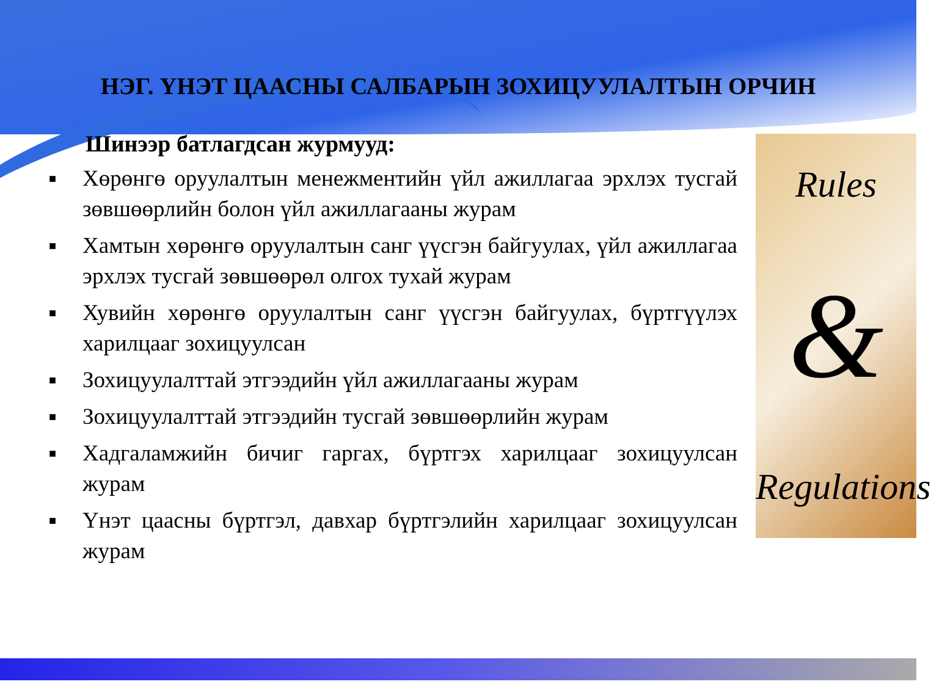НЭГ. ҮНЭТ ЦААСНЫ САЛБАРЫН ЗОХИЦУУЛАЛТЫН ОРЧИН
Шинээр батлагдсан журмууд:
■ Хөрөнгө оруулалтын менежментийн үйл ажиллагаа эрхлэх тусгай зөвшөөрлийн болон үйл ажиллагааны журам
■ Хамтын хөрөнгө оруулалтын санг үүсгэн байгуулах, үйл ажиллагаа эрхлэх тусгай зөвшөөрөл олгох тухай журам
■ Хувийн хөрөнгө оруулалтын санг үүсгэн байгуулах, бүртгүүлэх харилцааг зохицуулсан
■ Зохицуулалттай этгээдийн үйл ажиллагааны журам
■ Зохицуулалттай этгээдийн тусгай зөвшөөрлийн журам
■ Хадгаламжийн бичиг гаргах, бүртгэх харилцааг зохицуулсан журам
■ Үнэт цаасны бүртгэл, давхар бүртгэлийн харилцааг зохицуулсан журам
Rules
&
Regulations